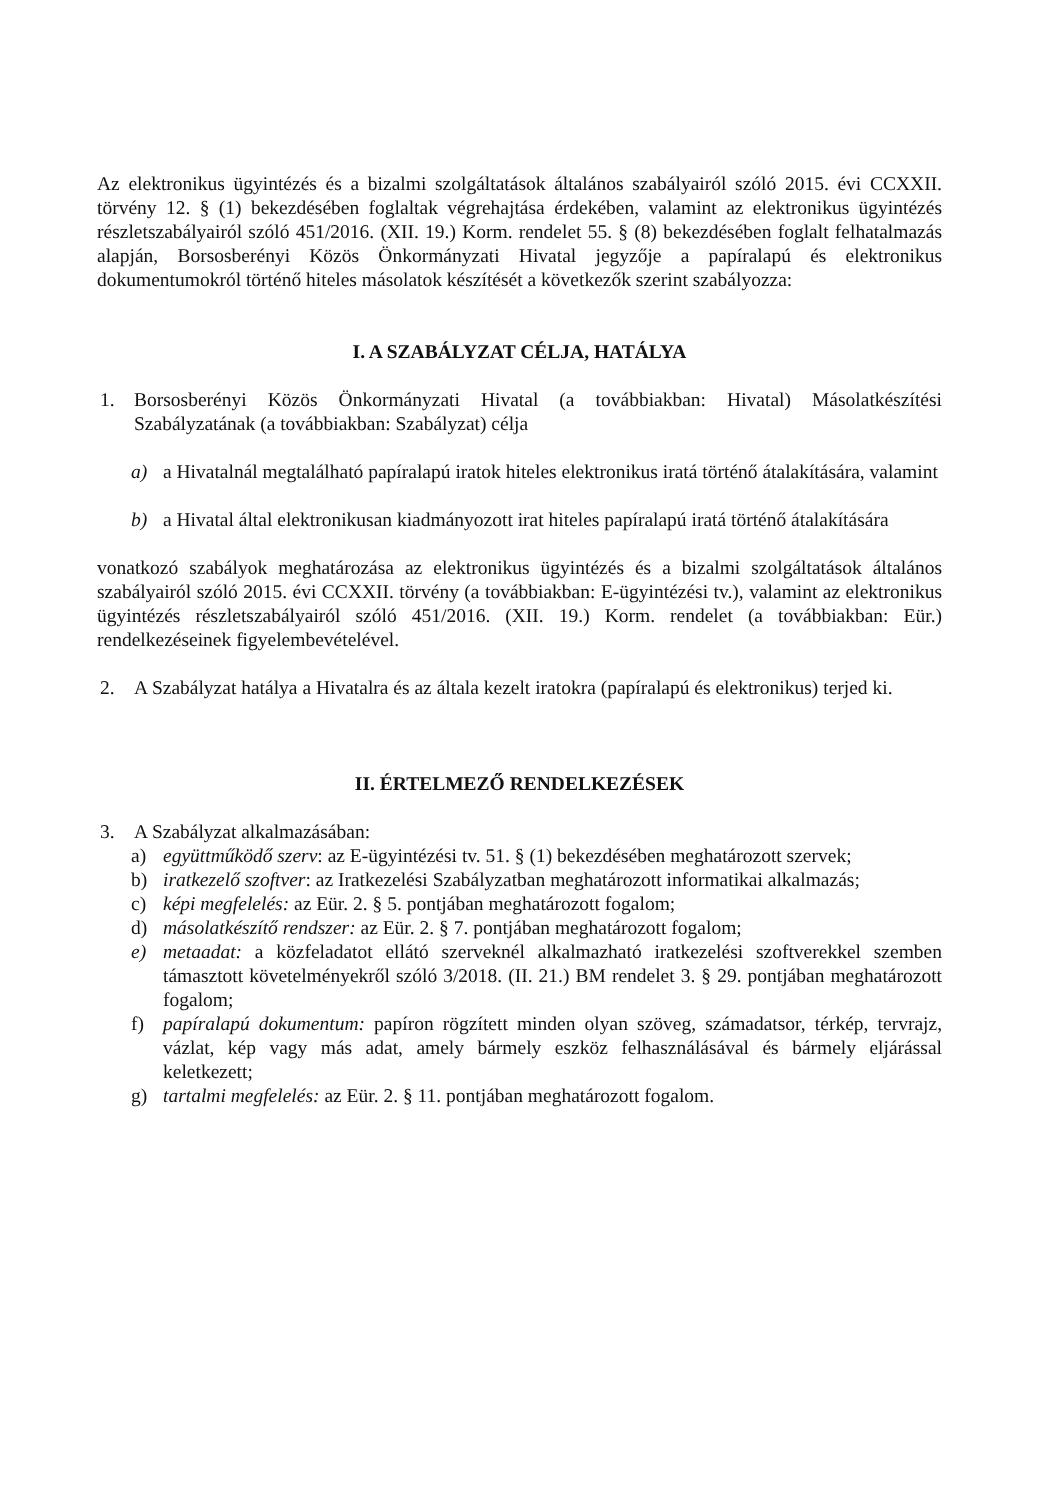Az elektronikus ügyintézés és a bizalmi szolgáltatások általános szabályairól szóló 2015. évi CCXXII. törvény 12. § (1) bekezdésében foglaltak végrehajtása érdekében, valamint az elektronikus ügyintézés részletszabályairól szóló 451/2016. (XII. 19.) Korm. rendelet 55. § (8) bekezdésében foglalt felhatalmazás alapján, Borsosberényi Közös Önkormányzati Hivatal jegyzője a papíralapú és elektronikus dokumentumokról történő hiteles másolatok készítését a következők szerint szabályozza:
I. A SZABÁLYZAT CÉLJA, HATÁLYA
1. Borsosberényi Közös Önkormányzati Hivatal (a továbbiakban: Hivatal) Másolatkészítési Szabályzatának (a továbbiakban: Szabályzat) célja
a) a Hivatalnál megtalálható papíralapú iratok hiteles elektronikus iratá történő átalakítására, valamint
b) a Hivatal által elektronikusan kiadmányozott irat hiteles papíralapú iratá történő átalakítására
vonatkozó szabályok meghatározása az elektronikus ügyintézés és a bizalmi szolgáltatások általános szabályairól szóló 2015. évi CCXXII. törvény (a továbbiakban: E-ügyintézési tv.), valamint az elektronikus ügyintézés részletszabályairól szóló 451/2016. (XII. 19.) Korm. rendelet (a továbbiakban: Eür.) rendelkezéseinek figyelembevételével.
2. A Szabályzat hatálya a Hivatalra és az általa kezelt iratokra (papíralapú és elektronikus) terjed ki.
II. ÉRTELMEZŐ RENDELKEZÉSEK
3. A Szabályzat alkalmazásában:
a) együttműködő szerv: az E-ügyintézési tv. 51. § (1) bekezdésében meghatározott szervek;
b) iratkezelő szoftver: az Iratkezelési Szabályzatban meghatározott informatikai alkalmazás;
c) képi megfelelés: az Eür. 2. § 5. pontjában meghatározott fogalom;
d) másolatkészítő rendszer: az Eür. 2. § 7. pontjában meghatározott fogalom;
e) metaadat: a közfeladatot ellátó szerveknél alkalmazható iratkezelési szoftverekkel szemben támasztott követelményekről szóló 3/2018. (II. 21.) BM rendelet 3. § 29. pontjában meghatározott fogalom;
f) papíralapú dokumentum: papíron rögzített minden olyan szöveg, számadatsor, térkép, tervrajz, vázlat, kép vagy más adat, amely bármely eszköz felhasználásával és bármely eljárással keletkezett;
g) tartalmi megfelelés: az Eür. 2. § 11. pontjában meghatározott fogalom.